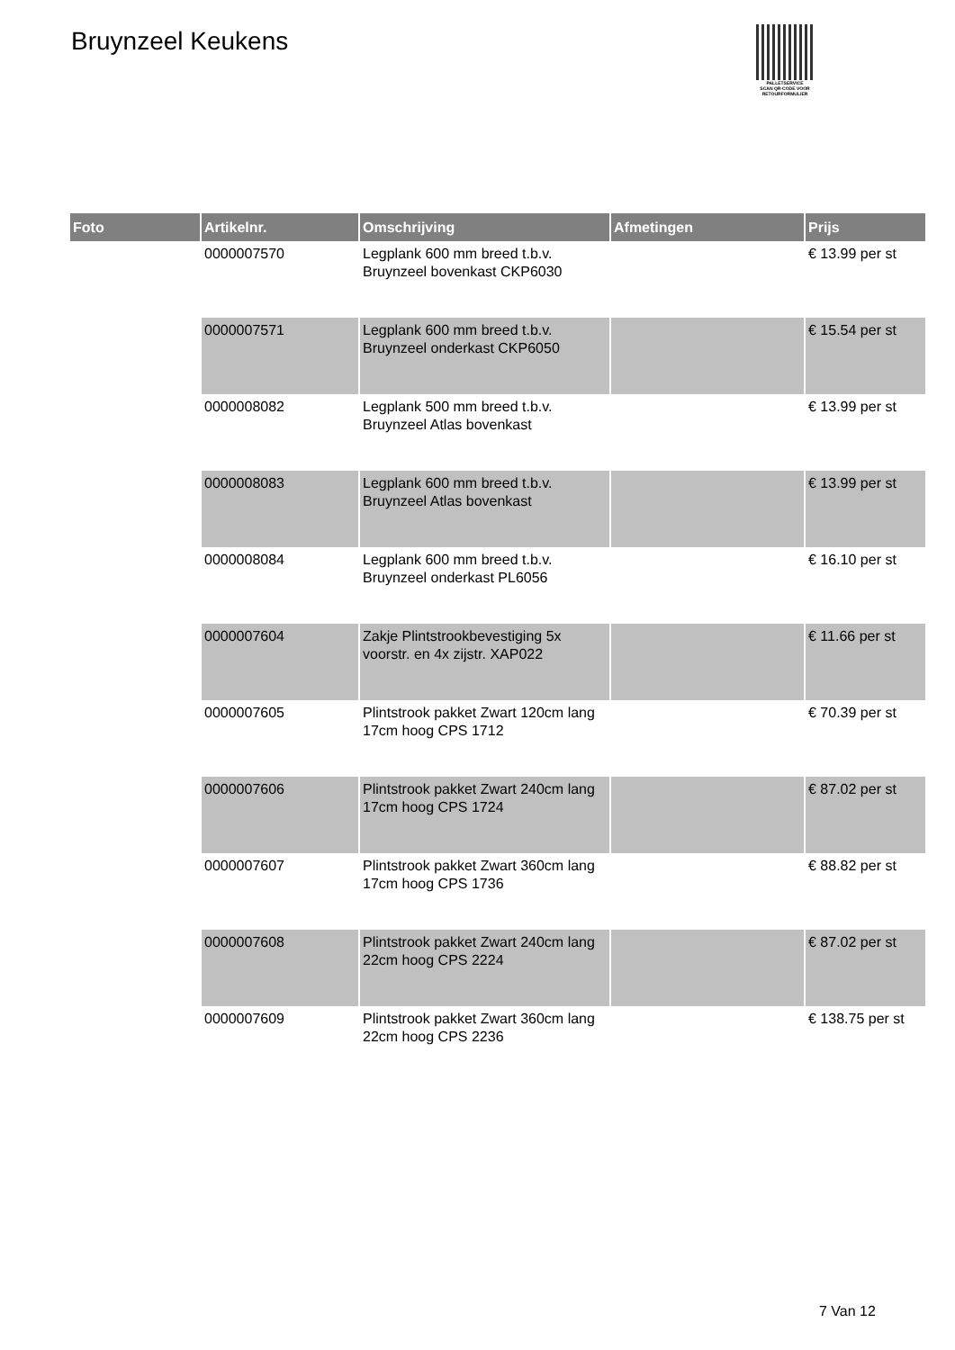Bruynzeel Keukens
PALLETSERVICE
SCAN QR-CODE VOOR
RETOURFORMULIER
| Foto | Artikelnr. | Omschrijving | Afmetingen | Prijs |
| --- | --- | --- | --- | --- |
| | 0000007570 | Legplank 600 mm breed t.b.v. Bruynzeel bovenkast CKP6030 | | € 13.99 per st |
| | 0000007571 | Legplank 600 mm breed t.b.v. Bruynzeel onderkast CKP6050 | | € 15.54 per st |
| | 0000008082 | Legplank 500 mm breed t.b.v. Bruynzeel Atlas bovenkast | | € 13.99 per st |
| | 0000008083 | Legplank 600 mm breed t.b.v. Bruynzeel Atlas bovenkast | | € 13.99 per st |
| | 0000008084 | Legplank 600 mm breed t.b.v. Bruynzeel onderkast PL6056 | | € 16.10 per st |
| | 0000007604 | Zakje Plintstrookbevestiging 5x voorstr. en 4x zijstr. XAP022 | | € 11.66 per st |
| | 0000007605 | Plintstrook pakket Zwart 120cm lang 17cm hoog CPS 1712 | | € 70.39 per st |
| | 0000007606 | Plintstrook pakket Zwart 240cm lang 17cm hoog CPS 1724 | | € 87.02 per st |
| | 0000007607 | Plintstrook pakket Zwart 360cm lang 17cm hoog CPS 1736 | | € 88.82 per st |
| | 0000007608 | Plintstrook pakket Zwart 240cm lang 22cm hoog CPS 2224 | | € 87.02 per st |
| | 0000007609 | Plintstrook pakket Zwart 360cm lang 22cm hoog CPS 2236 | | € 138.75 per st |
7 Van 12